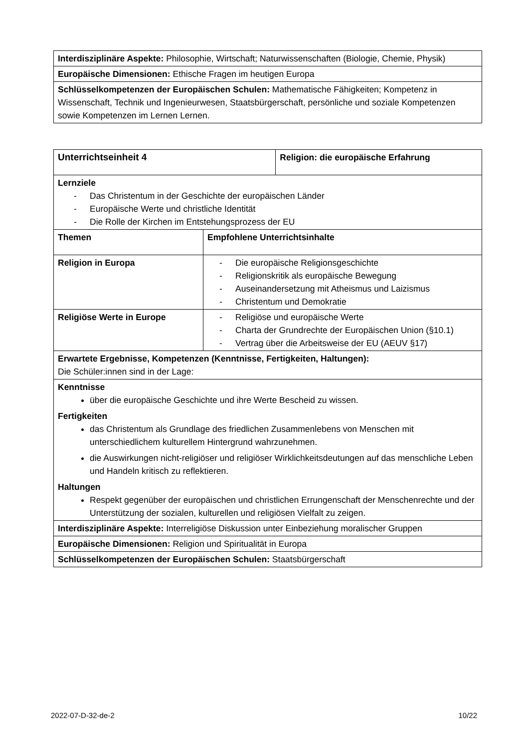| Interdisziplinäre Aspekte: Philosophie, Wirtschaft; Naturwissenschaften (Biologie, Chemie, Physik) |
| Europäische Dimensionen: Ethische Fragen im heutigen Europa |
| Schlüsselkompetenzen der Europäischen Schulen: Mathematische Fähigkeiten; Kompetenz in Wissenschaft, Technik und Ingenieurwesen, Staatsbürgerschaft, persönliche und soziale Kompetenzen sowie Kompetenzen im Lernen Lernen. |
| Unterrichtseinheit 4 | | Religion: die europäische Erfahrung |
| --- | --- | --- |
| Lernziele - Das Christentum in der Geschichte der europäischen Länder - Europäische Werte und christliche Identität - Die Rolle der Kirchen im Entstehungsprozess der EU | | |
| Themen | Empfohlene Unterrichtsinhalte | |
| Religion in Europa | - Die europäische Religionsgeschichte - Religionskritik als europäische Bewegung - Auseinandersetzung mit Atheismus und Laizismus - Christentum und Demokratie | |
| Religiöse Werte in Europe | - Religiöse und europäische Werte - Charta der Grundrechte der Europäischen Union (§10.1) - Vertrag über die Arbeitsweise der EU (AEUV §17) | |
| Erwartete Ergebnisse, Kompetenzen (Kenntnisse, Fertigkeiten, Haltungen): Die Schüler:innen sind in der Lage: | | |
| Kenntnisse über die europäische Geschichte und ihre Werte Bescheid zu wissen. Fertigkeiten das Christentum als Grundlage des friedlichen Zusammenlebens von Menschen mit unterschiedlichem kulturellem Hintergrund wahrzunehmen. die Auswirkungen nicht-religiöser und religiöser Wirklichkeitsdeutungen auf das menschliche Leben und Handeln kritisch zu reflektieren. Haltungen Respekt gegenüber der europäischen und christlichen Errungenschaft der Menschenrechte und der Unterstützung der sozialen, kulturellen und religiösen Vielfalt zu zeigen. | | |
| Interdisziplinäre Aspekte: Interreligiöse Diskussion unter Einbeziehung moralischer Gruppen | | |
| Europäische Dimensionen: Religion und Spiritualität in Europa | | |
| Schlüsselkompetenzen der Europäischen Schulen: Staatsbürgerschaft | | |
2022-07-D-32-de-2 10/22